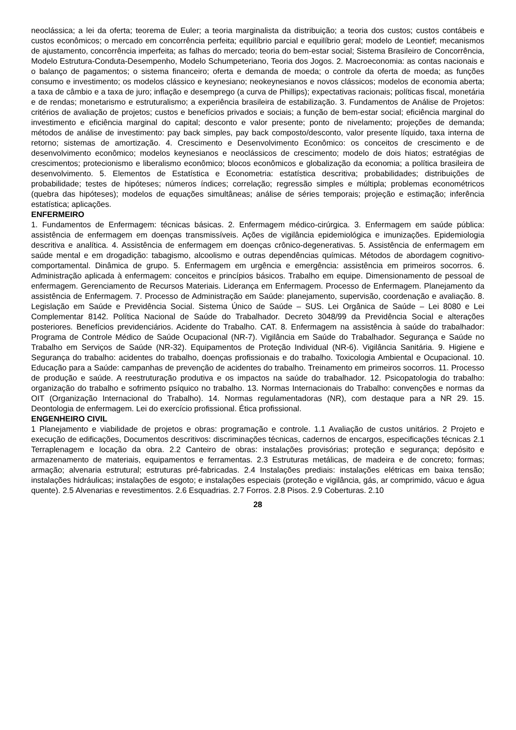neoclássica; a lei da oferta; teorema de Euler; a teoria marginalista da distribuição; a teoria dos custos; custos contábeis e custos econômicos; o mercado em concorrência perfeita; equilíbrio parcial e equilíbrio geral; modelo de Leontief; mecanismos de ajustamento, concorrência imperfeita; as falhas do mercado; teoria do bem-estar social; Sistema Brasileiro de Concorrência, Modelo Estrutura-Conduta-Desempenho, Modelo Schumpeteriano, Teoria dos Jogos. 2. Macroeconomia: as contas nacionais e o balanço de pagamentos; o sistema financeiro; oferta e demanda de moeda; o controle da oferta de moeda; as funções consumo e investimento; os modelos clássico e keynesiano; neokeynesianos e novos clássicos; modelos de economia aberta; a taxa de câmbio e a taxa de juro; inflação e desemprego (a curva de Phillips); expectativas racionais; políticas fiscal, monetária e de rendas; monetarismo e estruturalismo; a experiência brasileira de estabilização. 3. Fundamentos de Análise de Projetos: critérios de avaliação de projetos; custos e benefícios privados e sociais; a função de bem-estar social; eficiência marginal do investimento e eficiência marginal do capital; desconto e valor presente; ponto de nivelamento; projeções de demanda; métodos de análise de investimento: pay back simples, pay back composto/desconto, valor presente líquido, taxa interna de retorno; sistemas de amortização. 4. Crescimento e Desenvolvimento Econômico: os conceitos de crescimento e de desenvolvimento econômico; modelos keynesianos e neoclássicos de crescimento; modelo de dois hiatos; estratégias de crescimentos; protecionismo e liberalismo econômico; blocos econômicos e globalização da economia; a política brasileira de desenvolvimento. 5. Elementos de Estatística e Econometria: estatística descritiva; probabilidades; distribuições de probabilidade; testes de hipóteses; números índices; correlação; regressão simples e múltipla; problemas econométricos (quebra das hipóteses); modelos de equações simultâneas; análise de séries temporais; projeção e estimação; inferência estatística; aplicações.
ENFERMEIRO
1. Fundamentos de Enfermagem: técnicas básicas. 2. Enfermagem médico-cirúrgica. 3. Enfermagem em saúde pública: assistência de enfermagem em doenças transmissíveis. Ações de vigilância epidemiológica e imunizações. Epidemiologia descritiva e analítica. 4. Assistência de enfermagem em doenças crônico-degenerativas. 5. Assistência de enfermagem em saúde mental e em drogadição: tabagismo, alcoolismo e outras dependências químicas. Métodos de abordagem cognitivo-comportamental. Dinâmica de grupo. 5. Enfermagem em urgência e emergência: assistência em primeiros socorros. 6. Administração aplicada à enfermagem: conceitos e princípios básicos. Trabalho em equipe. Dimensionamento de pessoal de enfermagem. Gerenciamento de Recursos Materiais. Liderança em Enfermagem. Processo de Enfermagem. Planejamento da assistência de Enfermagem. 7. Processo de Administração em Saúde: planejamento, supervisão, coordenação e avaliação. 8. Legislação em Saúde e Previdência Social. Sistema Único de Saúde – SUS. Lei Orgânica de Saúde – Lei 8080 e Lei Complementar 8142. Política Nacional de Saúde do Trabalhador. Decreto 3048/99 da Previdência Social e alterações posteriores. Benefícios previdenciários. Acidente do Trabalho. CAT. 8. Enfermagem na assistência à saúde do trabalhador: Programa de Controle Médico de Saúde Ocupacional (NR-7). Vigilância em Saúde do Trabalhador. Segurança e Saúde no Trabalho em Serviços de Saúde (NR-32). Equipamentos de Proteção Individual (NR-6). Vigilância Sanitária. 9. Higiene e Segurança do trabalho: acidentes do trabalho, doenças profissionais e do trabalho. Toxicologia Ambiental e Ocupacional. 10. Educação para a Saúde: campanhas de prevenção de acidentes do trabalho. Treinamento em primeiros socorros. 11. Processo de produção e saúde. A reestruturação produtiva e os impactos na saúde do trabalhador. 12. Psicopatologia do trabalho: organização do trabalho e sofrimento psíquico no trabalho. 13. Normas Internacionais do Trabalho: convenções e normas da OIT (Organização Internacional do Trabalho). 14. Normas regulamentadoras (NR), com destaque para a NR 29. 15. Deontologia de enfermagem. Lei do exercício profissional. Ética profissional.
ENGENHEIRO CIVIL
1 Planejamento e viabilidade de projetos e obras: programação e controle. 1.1 Avaliação de custos unitários. 2 Projeto e execução de edificações, Documentos descritivos: discriminações técnicas, cadernos de encargos, especificações técnicas 2.1 Terraplenagem e locação da obra. 2.2 Canteiro de obras: instalações provisórias; proteção e segurança; depósito e armazenamento de materiais, equipamentos e ferramentas. 2.3 Estruturas metálicas, de madeira e de concreto; formas; armação; alvenaria estrutural; estruturas pré-fabricadas. 2.4 Instalações prediais: instalações elétricas em baixa tensão; instalações hidráulicas; instalações de esgoto; e instalações especiais (proteção e vigilância, gás, ar comprimido, vácuo e água quente). 2.5 Alvenarias e revestimentos. 2.6 Esquadrias. 2.7 Forros. 2.8 Pisos. 2.9 Coberturas. 2.10
28